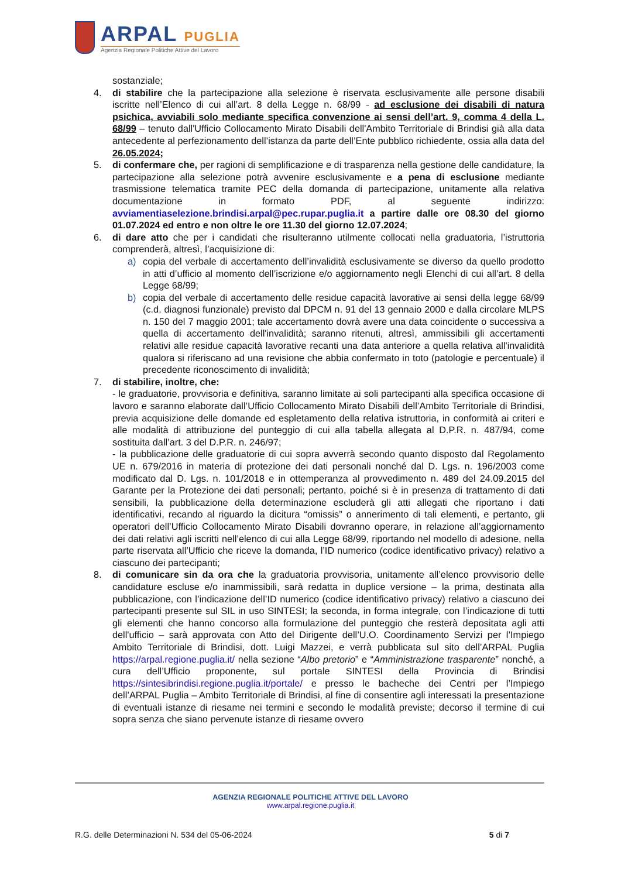ARPAL PUGLIA
Agenzia Regionale Politiche Attive del Lavoro
sostanziale;
4. di stabilire che la partecipazione alla selezione è riservata esclusivamente alle persone disabili iscritte nell’Elenco di cui all’art. 8 della Legge n. 68/99 - ad esclusione dei disabili di natura psichica, avviabili solo mediante specifica convenzione ai sensi dell’art. 9, comma 4 della L. 68/99 – tenuto dall'Ufficio Collocamento Mirato Disabili dell'Ambito Territoriale di Brindisi già alla data antecedente al perfezionamento dell’istanza da parte dell’Ente pubblico richiedente, ossia alla data del 26.05.2024;
5. di confermare che, per ragioni di semplificazione e di trasparenza nella gestione delle candidature, la partecipazione alla selezione potrà avvenire esclusivamente e a pena di esclusione mediante trasmissione telematica tramite PEC della domanda di partecipazione, unitamente alla relativa documentazione in formato PDF, al seguente indirizzo: avviamentiaselezione.brindisi.arpal@pec.rupar.puglia.it a partire dalle ore 08.30 del giorno 01.07.2024 ed entro e non oltre le ore 11.30 del giorno 12.07.2024;
6. di dare atto che per i candidati che risulteranno utilmente collocati nella graduatoria, l’istruttoria comprenderà, altresì, l’acquisizione di:
a) copia del verbale di accertamento dell’invalidità esclusivamente se diverso da quello prodotto in atti d’ufficio al momento dell’iscrizione e/o aggiornamento negli Elenchi di cui all’art. 8 della Legge 68/99;
b) copia del verbale di accertamento delle residue capacità lavorative ai sensi della legge 68/99 (c.d. diagnosi funzionale) previsto dal DPCM n. 91 del 13 gennaio 2000 e dalla circolare MLPS n. 150 del 7 maggio 2001; tale accertamento dovrà avere una data coincidente o successiva a quella di accertamento dell'invalidità; saranno ritenuti, altresì, ammissibili gli accertamenti relativi alle residue capacità lavorative recanti una data anteriore a quella relativa all'invalidità qualora si riferiscano ad una revisione che abbia confermato in toto (patologie e percentuale) il precedente riconoscimento di invalidità;
7. di stabilire, inoltre, che:
- le graduatorie, provvisoria e definitiva, saranno limitate ai soli partecipanti alla specifica occasione di lavoro e saranno elaborate dall’Ufficio Collocamento Mirato Disabili dell’Ambito Territoriale di Brindisi, previa acquisizione delle domande ed espletamento della relativa istruttoria, in conformità ai criteri e alle modalità di attribuzione del punteggio di cui alla tabella allegata al D.P.R. n. 487/94, come sostituita dall’art. 3 del D.P.R. n. 246/97;
- la pubblicazione delle graduatorie di cui sopra avverrà secondo quanto disposto dal Regolamento UE n. 679/2016 in materia di protezione dei dati personali nonché dal D. Lgs. n. 196/2003 come modificato dal D. Lgs. n. 101/2018 e in ottemperanza al provvedimento n. 489 del 24.09.2015 del Garante per la Protezione dei dati personali; pertanto, poiché si è in presenza di trattamento di dati sensibili, la pubblicazione della determinazione escluderà gli atti allegati che riportano i dati identificativi, recando al riguardo la dicitura “omissis” o annerimento di tali elementi, e pertanto, gli operatori dell’Ufficio Collocamento Mirato Disabili dovranno operare, in relazione all’aggiornamento dei dati relativi agli iscritti nell’elenco di cui alla Legge 68/99, riportando nel modello di adesione, nella parte riservata all’Ufficio che riceve la domanda, l’ID numerico (codice identificativo privacy) relativo a ciascuno dei partecipanti;
8. di comunicare sin da ora che la graduatoria provvisoria, unitamente all’elenco provvisorio delle candidature escluse e/o inammissibili, sarà redatta in duplice versione – la prima, destinata alla pubblicazione, con l’indicazione dell’ID numerico (codice identificativo privacy) relativo a ciascuno dei partecipanti presente sul SIL in uso SINTESI; la seconda, in forma integrale, con l’indicazione di tutti gli elementi che hanno concorso alla formulazione del punteggio che resterà depositata agli atti dell'ufficio – sarà approvata con Atto del Dirigente dell’U.O. Coordinamento Servizi per l’Impiego Ambito Territoriale di Brindisi, dott. Luigi Mazzei, e verrà pubblicata sul sito dell’ARPAL Puglia https://arpal.regione.puglia.it/ nella sezione “Albo pretorio” e “Amministrazione trasparente” nonché, a cura dell’Ufficio proponente, sul portale SINTESI della Provincia di Brindisi https://sintesibrindisi.regione.puglia.it/portale/ e presso le bacheche dei Centri per l’Impiego dell’ARPAL Puglia – Ambito Territoriale di Brindisi, al fine di consentire agli interessati la presentazione di eventuali istanze di riesame nei termini e secondo le modalità previste; decorso il termine di cui sopra senza che siano pervenute istanze di riesame ovvero
AGENZIA REGIONALE POLITICHE ATTIVE DEL LAVORO
www.arpal.regione.puglia.it
R.G. delle Determinazioni N. 534 del 05-06-2024 5 di 7